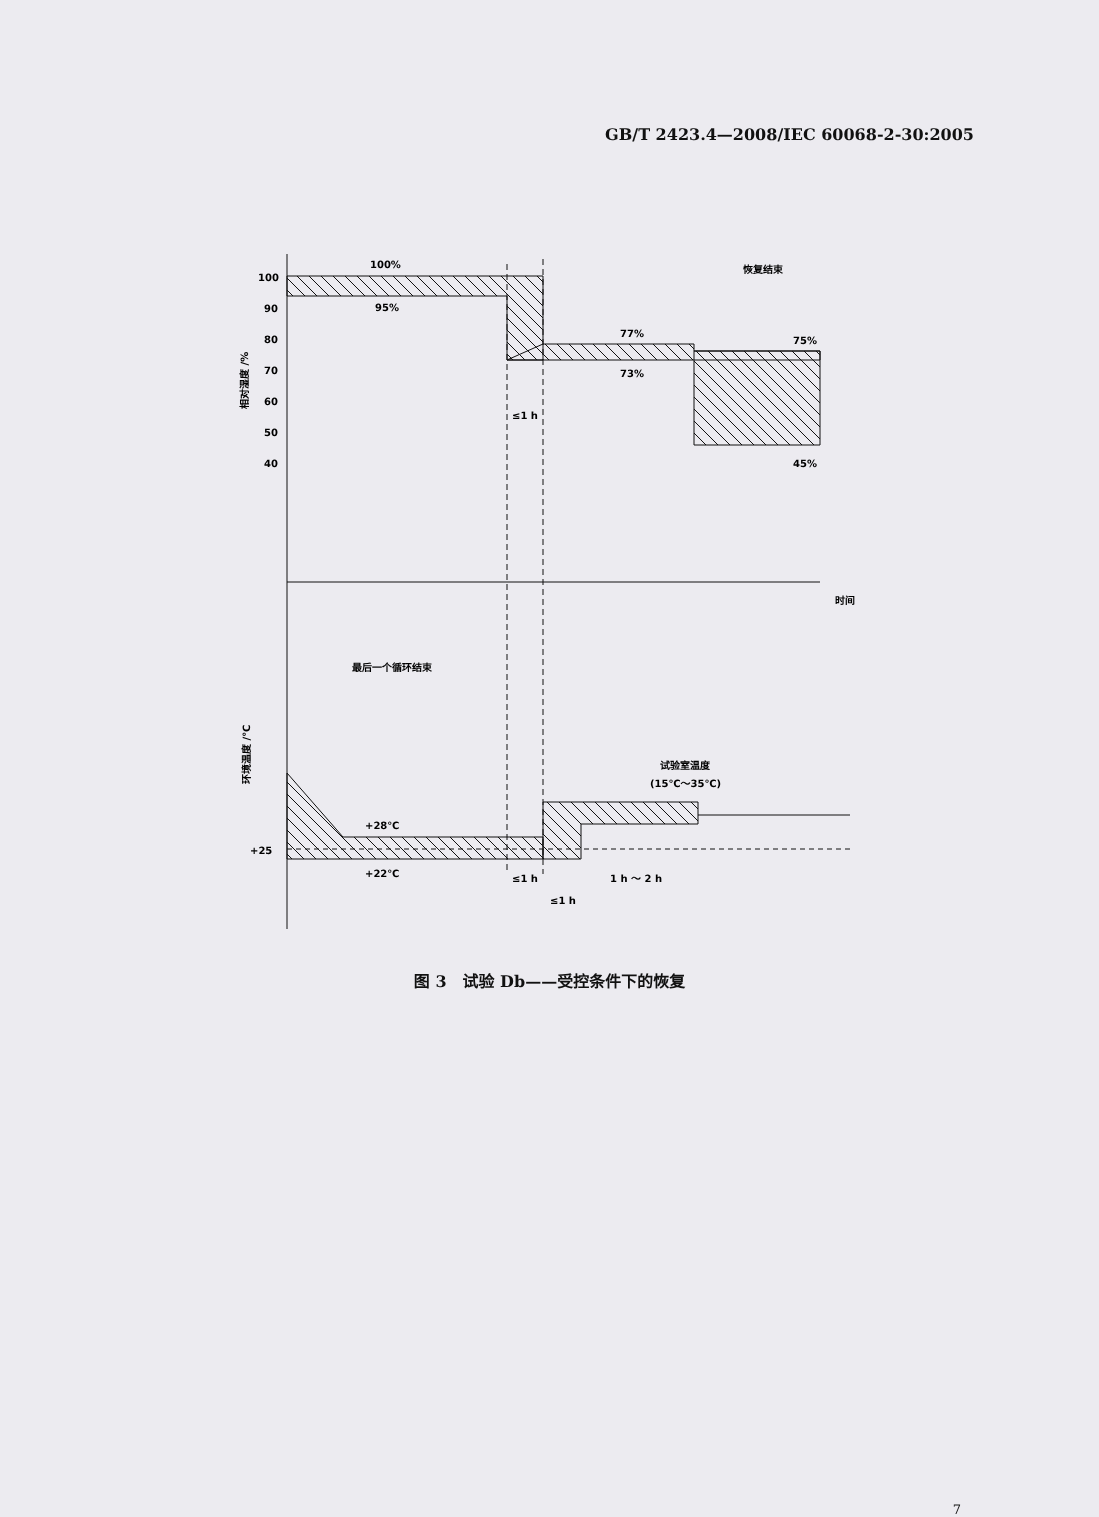GB/T 2423.4—2008/IEC 60068-2-30:2005
100
90
80
70
60
50
40
100%
95%
77%
73%
75%
45%
恢复结束
相对湿度 /%
≤1 h
时间
最后一个循环结束
环境温度 /℃
试验室温度
(15℃～35℃)
+28℃
+22℃
+25
≤1 h
1 h ～ 2 h
≤1 h
图 3　试验 Db——受控条件下的恢复
7